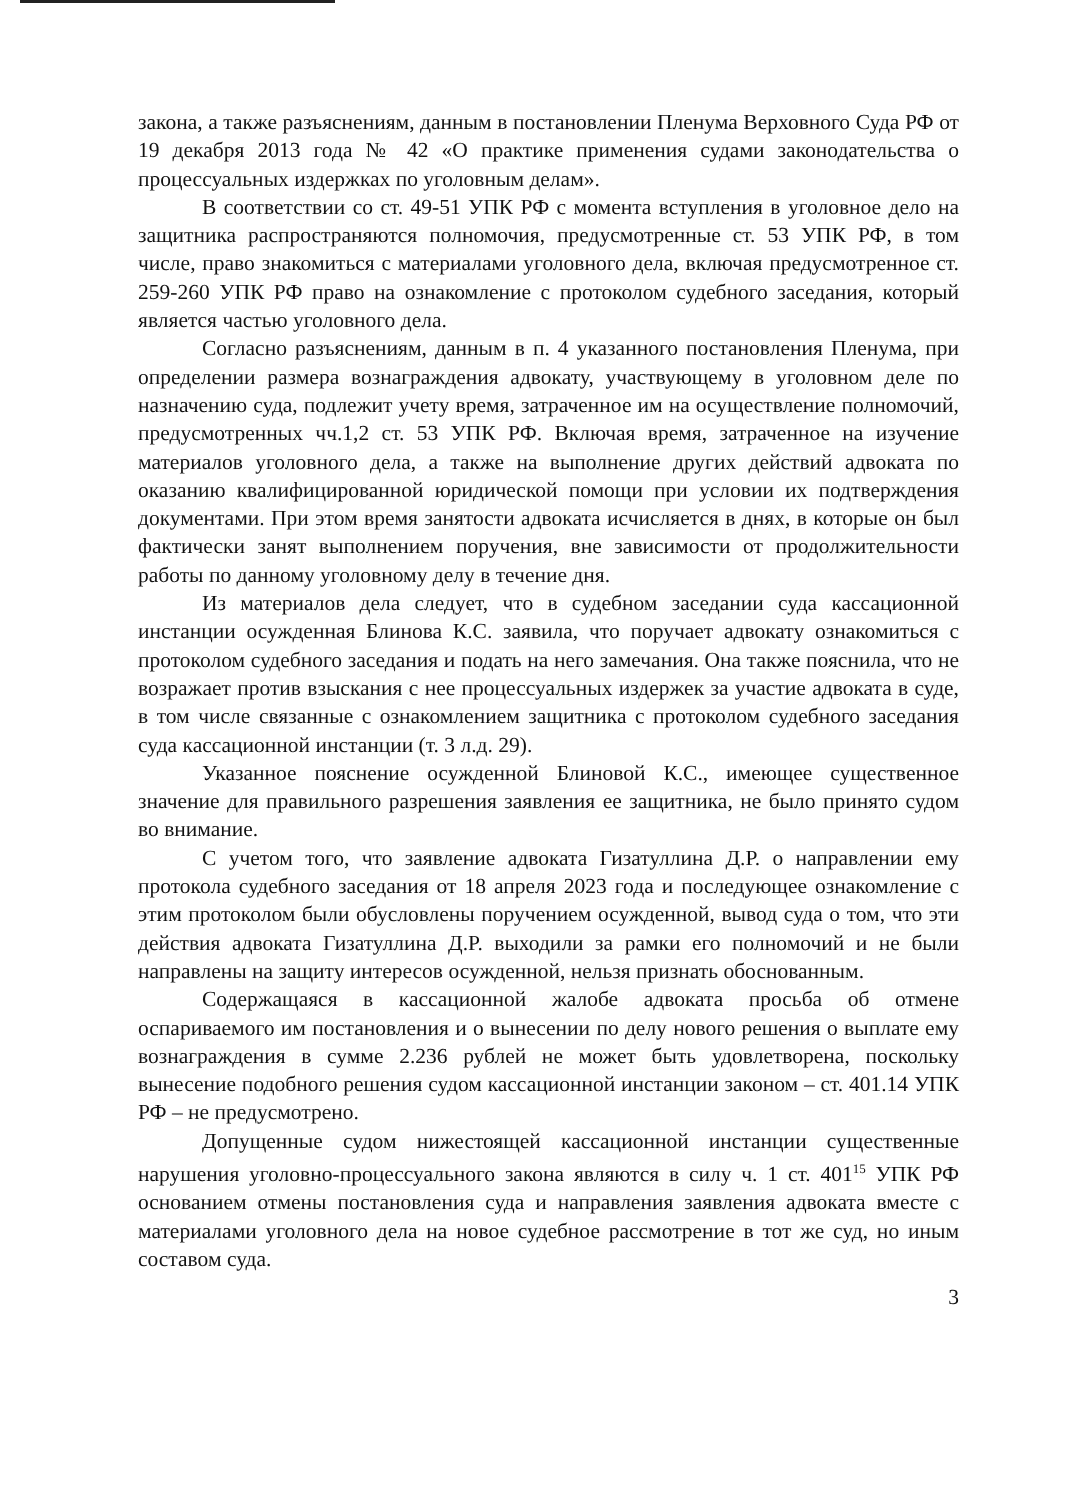закона, а также разъяснениям, данным в постановлении Пленума Верховного Суда РФ от 19 декабря 2013 года № 42 «О практике применения судами законодательства о процессуальных издержках по уголовным делам».
В соответствии со ст. 49-51 УПК РФ с момента вступления в уголовное дело на защитника распространяются полномочия, предусмотренные ст. 53 УПК РФ, в том числе, право знакомиться с материалами уголовного дела, включая предусмотренное ст. 259-260 УПК РФ право на ознакомление с протоколом судебного заседания, который является частью уголовного дела.
Согласно разъяснениям, данным в п. 4 указанного постановления Пленума, при определении размера вознаграждения адвокату, участвующему в уголовном деле по назначению суда, подлежит учету время, затраченное им на осуществление полномочий, предусмотренных чч.1,2 ст. 53 УПК РФ. Включая время, затраченное на изучение материалов уголовного дела, а также на выполнение других действий адвоката по оказанию квалифицированной юридической помощи при условии их подтверждения документами. При этом время занятости адвоката исчисляется в днях, в которые он был фактически занят выполнением поручения, вне зависимости от продолжительности работы по данному уголовному делу в течение дня.
Из материалов дела следует, что в судебном заседании суда кассационной инстанции осужденная Блинова К.С. заявила, что поручает адвокату ознакомиться с протоколом судебного заседания и подать на него замечания. Она также пояснила, что не возражает против взыскания с нее процессуальных издержек за участие адвоката в суде, в том числе связанные с ознакомлением защитника с протоколом судебного заседания суда кассационной инстанции (т. 3 л.д. 29).
Указанное пояснение осужденной Блиновой К.С., имеющее существенное значение для правильного разрешения заявления ее защитника, не было принято судом во внимание.
С учетом того, что заявление адвоката Гизатуллина Д.Р. о направлении ему протокола судебного заседания от 18 апреля 2023 года и последующее ознакомление с этим протоколом были обусловлены поручением осужденной, вывод суда о том, что эти действия адвоката Гизатуллина Д.Р. выходили за рамки его полномочий и не были направлены на защиту интересов осужденной, нельзя признать обоснованным.
Содержащаяся в кассационной жалобе адвоката просьба об отмене оспариваемого им постановления и о вынесении по делу нового решения о выплате ему вознаграждения в сумме 2.236 рублей не может быть удовлетворена, поскольку вынесение подобного решения судом кассационной инстанции законом – ст. 401.14 УПК РФ – не предусмотрено.
Допущенные судом нижестоящей кассационной инстанции существенные нарушения уголовно-процессуального закона являются в силу ч. 1 ст. 401<sup>15</sup> УПК РФ основанием отмены постановления суда и направления заявления адвоката вместе с материалами уголовного дела на новое судебное рассмотрение в тот же суд, но иным составом суда.
3